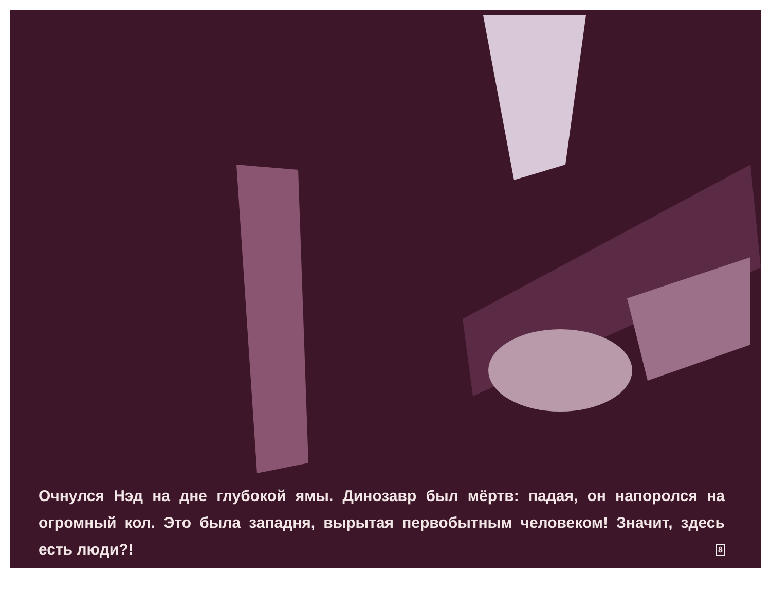Очнулся Нэд на дне глубокой ямы. Динозавр был мёртв: падая, он напоролся на огромный кол. Это была западня, вырытая первобытным человеком! Значит, здесь есть люди?! 8